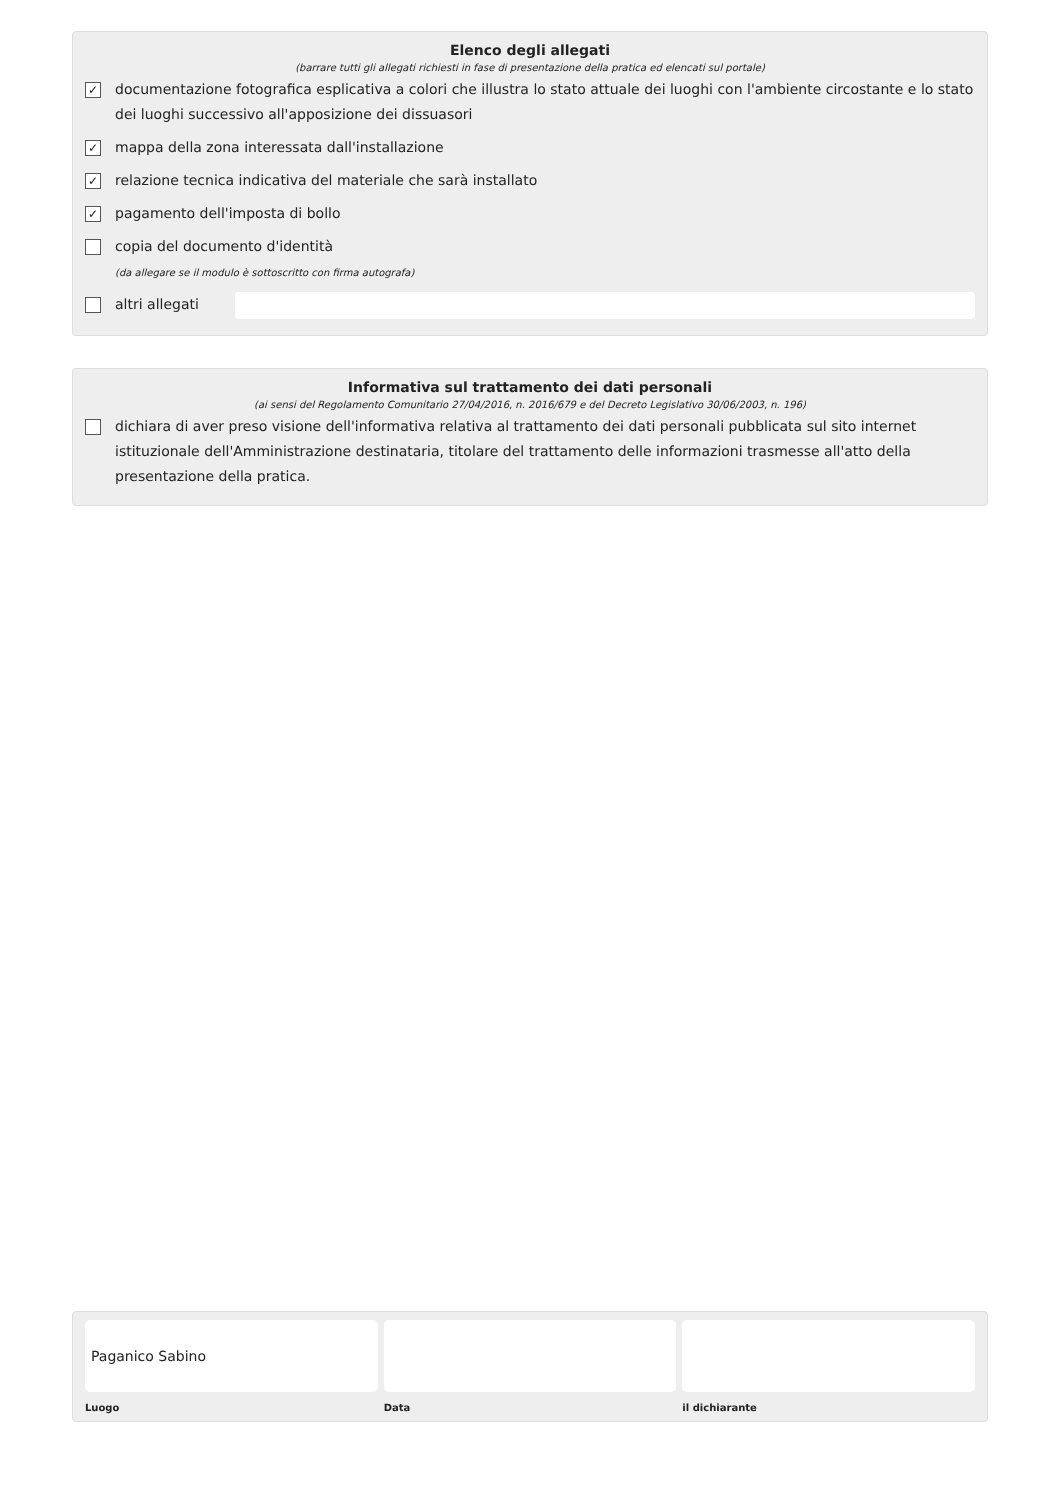Elenco degli allegati
(barrare tutti gli allegati richiesti in fase di presentazione della pratica ed elencati sul portale)
✓ documentazione fotografica esplicativa a colori che illustra lo stato attuale dei luoghi con l'ambiente circostante e lo stato dei luoghi successivo all'apposizione dei dissuasori
✓ mappa della zona interessata dall'installazione
✓ relazione tecnica indicativa del materiale che sarà installato
✓ pagamento dell'imposta di bollo
copia del documento d'identità
(da allegare se il modulo è sottoscritto con firma autografa)
altri allegati
Informativa sul trattamento dei dati personali
(ai sensi del Regolamento Comunitario 27/04/2016, n. 2016/679 e del Decreto Legislativo 30/06/2003, n. 196)
dichiara di aver preso visione dell'informativa relativa al trattamento dei dati personali pubblicata sul sito internet istituzionale dell'Amministrazione destinataria, titolare del trattamento delle informazioni trasmesse all'atto della presentazione della pratica.
Paganico Sabino
Luogo
Data il dichiarante